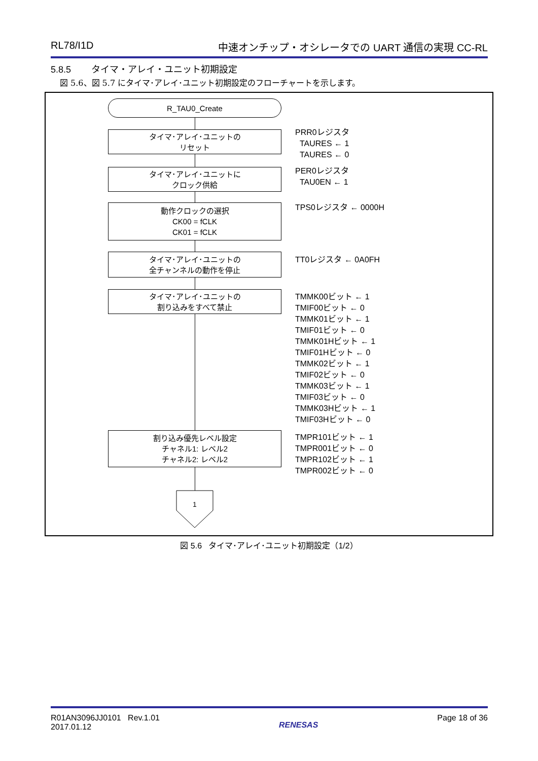RL78/I1D 中速オンチップ・オシレータでの UART 通信の実現 CC-RL
5.8.5 タイマ・アレイ・ユニット初期設定
図 5.6、図 5.7 にタイマ･アレイ･ユニット初期設定のフローチャートを示します。
R_TAU0_Create
タイマ･アレイ･ユニットの
リセット
PRR0レジスタ
TAURES ← 1
TAURES ← 0
タイマ･アレイ･ユニットに
クロック供給
PER0レジスタ
TAU0EN ← 1
動作クロックの選択
CK00 = fCLK
CK01 = fCLK
TPS0レジスタ ← 0000H
タイマ･アレイ･ユニットの
全チャンネルの動作を停止
TT0レジスタ ← 0A0FH
タイマ･アレイ･ユニットの
割り込みをすべて禁止
TMMK00ビット ← 1
TMIF00ビット ← 0
TMMK01ビット ← 1
TMIF01ビット ← 0
TMMK01Hビット ← 1
TMIF01Hビット ← 0
TMMK02ビット ← 1
TMIF02ビット ← 0
TMMK03ビット ← 1
TMIF03ビット ← 0
TMMK03Hビット ← 1
TMIF03Hビット ← 0
割り込み優先レベル設定
チャネル1: レベル2
チャネル2: レベル2
TMPR101ビット ← 1
TMPR001ビット ← 0
TMPR102ビット ← 1
TMPR002ビット ← 0
1
図 5.6 タイマ･アレイ･ユニット初期設定（1/2）
R01AN3096JJ0101 Rev.1.01
2017.01.12 RENESAS Page 18 of 36